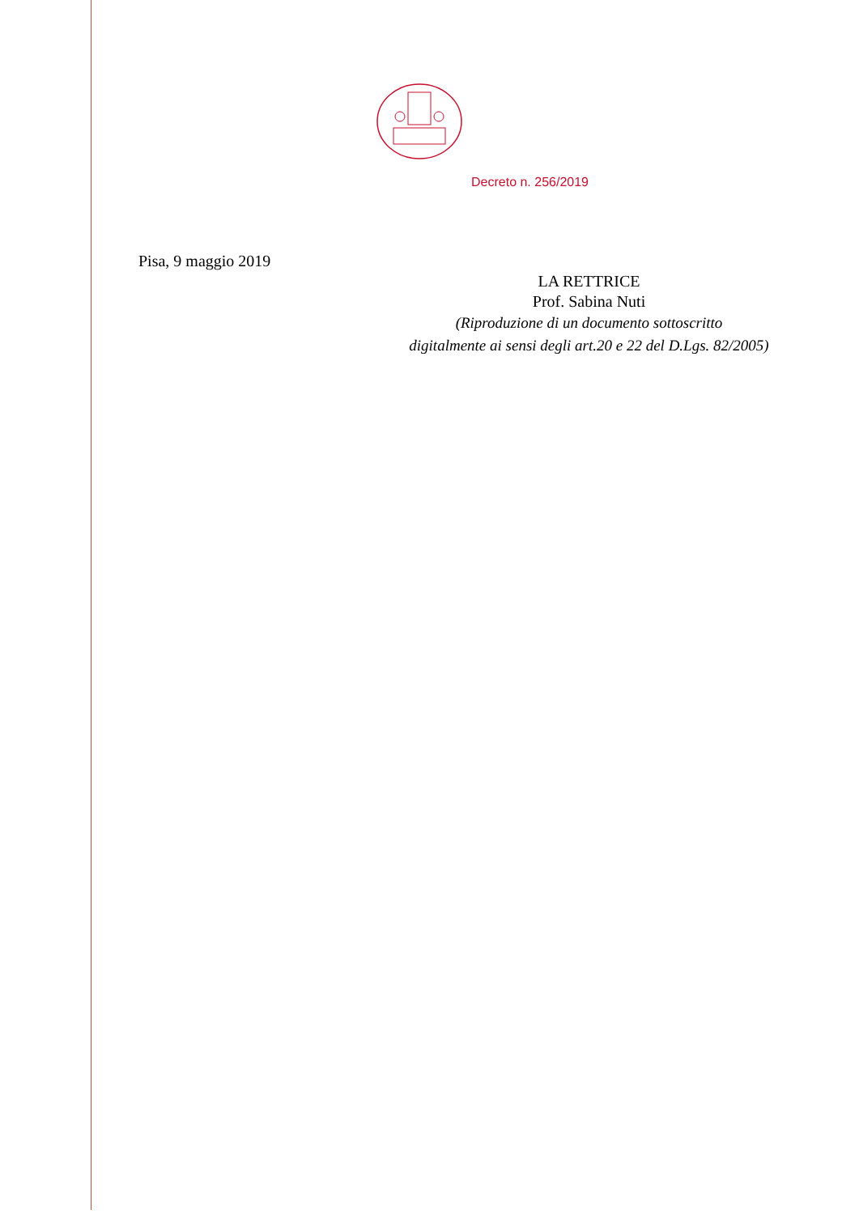Decreto n. 256/2019
Pisa, 9 maggio 2019
LA RETTRICE
Prof. Sabina Nuti
(Riproduzione di un documento sottoscritto
digitalmente ai sensi degli art.20 e 22 del D.Lgs. 82/2005)